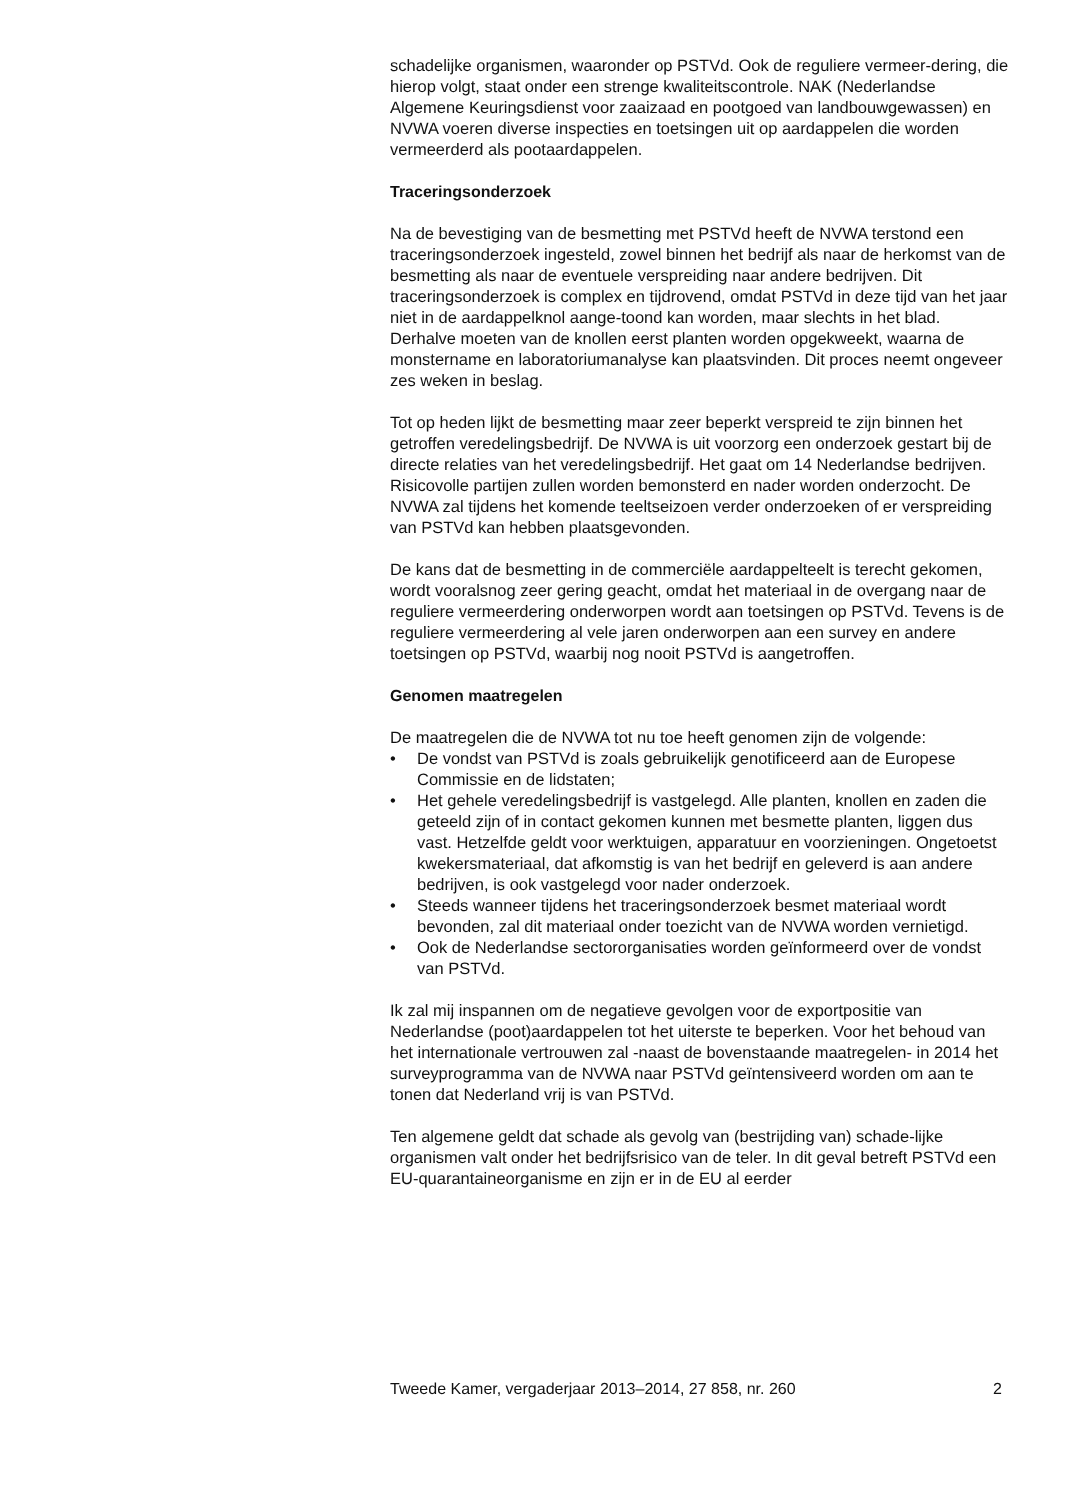schadelijke organismen, waaronder op PSTVd. Ook de reguliere vermeer-dering, die hierop volgt, staat onder een strenge kwaliteitscontrole. NAK (Nederlandse Algemene Keuringsdienst voor zaaizaad en pootgoed van landbouwgewassen) en NVWA voeren diverse inspecties en toetsingen uit op aardappelen die worden vermeerderd als pootaardappelen.
Traceringsonderzoek
Na de bevestiging van de besmetting met PSTVd heeft de NVWA terstond een traceringsonderzoek ingesteld, zowel binnen het bedrijf als naar de herkomst van de besmetting als naar de eventuele verspreiding naar andere bedrijven. Dit traceringsonderzoek is complex en tijdrovend, omdat PSTVd in deze tijd van het jaar niet in de aardappelknol aange-toond kan worden, maar slechts in het blad. Derhalve moeten van de knollen eerst planten worden opgekweekt, waarna de monstername en laboratoriumanalyse kan plaatsvinden. Dit proces neemt ongeveer zes weken in beslag.
Tot op heden lijkt de besmetting maar zeer beperkt verspreid te zijn binnen het getroffen veredelingsbedrijf. De NVWA is uit voorzorg een onderzoek gestart bij de directe relaties van het veredelingsbedrijf. Het gaat om 14 Nederlandse bedrijven. Risicovolle partijen zullen worden bemonsterd en nader worden onderzocht. De NVWA zal tijdens het komende teeltseizoen verder onderzoeken of er verspreiding van PSTVd kan hebben plaatsgevonden.
De kans dat de besmetting in de commerciële aardappelteelt is terecht gekomen, wordt vooralsnog zeer gering geacht, omdat het materiaal in de overgang naar de reguliere vermeerdering onderworpen wordt aan toetsingen op PSTVd. Tevens is de reguliere vermeerdering al vele jaren onderworpen aan een survey en andere toetsingen op PSTVd, waarbij nog nooit PSTVd is aangetroffen.
Genomen maatregelen
De maatregelen die de NVWA tot nu toe heeft genomen zijn de volgende:
• De vondst van PSTVd is zoals gebruikelijk genotificeerd aan de Europese Commissie en de lidstaten;
• Het gehele veredelingsbedrijf is vastgelegd. Alle planten, knollen en zaden die geteeld zijn of in contact gekomen kunnen met besmette planten, liggen dus vast. Hetzelfde geldt voor werktuigen, apparatuur en voorzieningen. Ongetoetst kwekersmateriaal, dat afkomstig is van het bedrijf en geleverd is aan andere bedrijven, is ook vastgelegd voor nader onderzoek.
• Steeds wanneer tijdens het traceringsonderzoek besmet materiaal wordt bevonden, zal dit materiaal onder toezicht van de NVWA worden vernietigd.
• Ook de Nederlandse sectororganisaties worden geïnformeerd over de vondst van PSTVd.
Ik zal mij inspannen om de negatieve gevolgen voor de exportpositie van Nederlandse (poot)aardappelen tot het uiterste te beperken. Voor het behoud van het internationale vertrouwen zal -naast de bovenstaande maatregelen- in 2014 het surveyprogramma van de NVWA naar PSTVd geïntensiveerd worden om aan te tonen dat Nederland vrij is van PSTVd.
Ten algemene geldt dat schade als gevolg van (bestrijding van) schade-lijke organismen valt onder het bedrijfsrisico van de teler. In dit geval betreft PSTVd een EU-quarantaineorganisme en zijn er in de EU al eerder
Tweede Kamer, vergaderjaar 2013–2014, 27 858, nr. 260 2